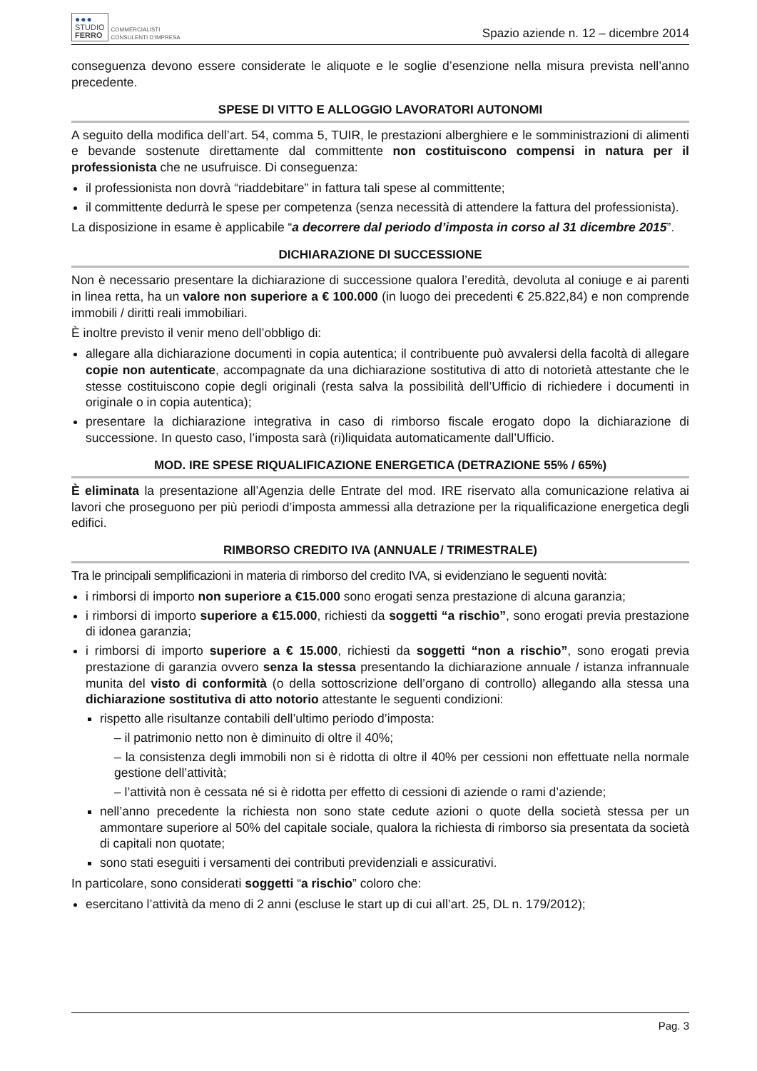●●●
STUDIO
FERRO
COMMERCIALISTI
CONSULENTI D'IMPRESA
Spazio aziende n. 12 – dicembre 2014
conseguenza devono essere considerate le aliquote e le soglie d’esenzione nella misura prevista nell’anno precedente.
SPESE DI VITTO E ALLOGGIO LAVORATORI AUTONOMI
A seguito della modifica dell’art. 54, comma 5, TUIR, le prestazioni alberghiere e le somministrazioni di alimenti e bevande sostenute direttamente dal committente non costituiscono compensi in natura per il professionista che ne usufruisce. Di conseguenza:
il professionista non dovrà “riaddebitare” in fattura tali spese al committente;
il committente dedurrà le spese per competenza (senza necessità di attendere la fattura del professionista).
La disposizione in esame è applicabile “a decorrere dal periodo d’imposta in corso al 31 dicembre 2015”.
DICHIARAZIONE DI SUCCESSIONE
Non è necessario presentare la dichiarazione di successione qualora l’eredità, devoluta al coniuge e ai parenti in linea retta, ha un valore non superiore a € 100.000 (in luogo dei precedenti € 25.822,84) e non comprende immobili / diritti reali immobiliari.
È inoltre previsto il venir meno dell’obbligo di:
allegare alla dichiarazione documenti in copia autentica; il contribuente può avvalersi della facoltà di allegare copie non autenticate, accompagnate da una dichiarazione sostitutiva di atto di notorietà attestante che le stesse costituiscono copie degli originali (resta salva la possibilità dell’Ufficio di richiedere i documenti in originale o in copia autentica);
presentare la dichiarazione integrativa in caso di rimborso fiscale erogato dopo la dichiarazione di successione. In questo caso, l’imposta sarà (ri)liquidata automaticamente dall’Ufficio.
MOD. IRE SPESE RIQUALIFICAZIONE ENERGETICA (DETRAZIONE 55% / 65%)
È eliminata la presentazione all’Agenzia delle Entrate del mod. IRE riservato alla comunicazione relativa ai lavori che proseguono per più periodi d’imposta ammessi alla detrazione per la riqualificazione energetica degli edifici.
RIMBORSO CREDITO IVA (ANNUALE / TRIMESTRALE)
Tra le principali semplificazioni in materia di rimborso del credito IVA, si evidenziano le seguenti novità:
i rimborsi di importo non superiore a €15.000 sono erogati senza prestazione di alcuna garanzia;
i rimborsi di importo superiore a €15.000, richiesti da soggetti “a rischio”, sono erogati previa prestazione di idonea garanzia;
i rimborsi di importo superiore a € 15.000, richiesti da soggetti “non a rischio”, sono erogati previa prestazione di garanzia ovvero senza la stessa presentando la dichiarazione annuale / istanza infrannuale munita del visto di conformità (o della sottoscrizione dell’organo di controllo) allegando alla stessa una dichiarazione sostitutiva di atto notorio attestante le seguenti condizioni:
rispetto alle risultanze contabili dell’ultimo periodo d’imposta:
– il patrimonio netto non è diminuito di oltre il 40%;
– la consistenza degli immobili non si è ridotta di oltre il 40% per cessioni non effettuate nella normale gestione dell’attività;
– l’attività non è cessata né si è ridotta per effetto di cessioni di aziende o rami d’aziende;
nell’anno precedente la richiesta non sono state cedute azioni o quote della società stessa per un ammontare superiore al 50% del capitale sociale, qualora la richiesta di rimborso sia presentata da società di capitali non quotate;
sono stati eseguiti i versamenti dei contributi previdenziali e assicurativi.
In particolare, sono considerati soggetti “a rischio” coloro che:
esercitano l’attività da meno di 2 anni (escluse le start up di cui all’art. 25, DL n. 179/2012);
Pag. 3